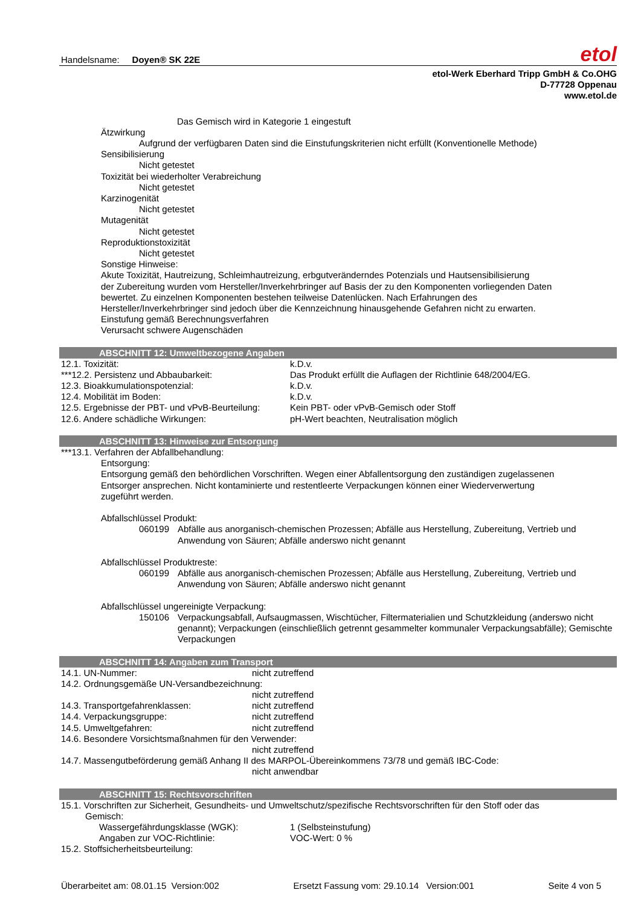Handelsname: Doyen® SK 22E
etol
etol-Werk Eberhard Tripp GmbH & Co.OHG
D-77728 Oppenau
www.etol.de
Das Gemisch wird in Kategorie 1 eingestuft
Ätzwirkung
Aufgrund der verfügbaren Daten sind die Einstufungskriterien nicht erfüllt (Konventionelle Methode)
Sensibilisierung
Nicht getestet
Toxizität bei wiederholter Verabreichung
Nicht getestet
Karzinogenität
Nicht getestet
Mutagenität
Nicht getestet
Reproduktionstoxizität
Nicht getestet
Sonstige Hinweise:
Akute Toxizität, Hautreizung, Schleimhautreizung, erbgutveränderndes Potenzials und Hautsensibilisierung
der Zubereitung wurden vom Hersteller/Inverkehrbringer auf Basis der zu den Komponenten vorliegenden Daten
bewertet. Zu einzelnen Komponenten bestehen teilweise Datenlücken. Nach Erfahrungen des
Hersteller/Inverkehrbringer sind jedoch über die Kennzeichnung hinausgehende Gefahren nicht zu erwarten.
Einstufung gemäß Berechnungsverfahren
Verursacht schwere Augenschäden
ABSCHNITT 12: Umweltbezogene Angaben
| 12.1. Toxizität: | k.D.v. |
| ***12.2. Persistenz und Abbaubarkeit: | Das Produkt erfüllt die Auflagen der Richtlinie 648/2004/EG. |
| 12.3. Bioakkumulationspotenzial: | k.D.v. |
| 12.4. Mobilität im Boden: | k.D.v. |
| 12.5. Ergebnisse der PBT- und vPvB-Beurteilung: | Kein PBT- oder vPvB-Gemisch oder Stoff |
| 12.6. Andere schädliche Wirkungen: | pH-Wert beachten, Neutralisation möglich |
ABSCHNITT 13: Hinweise zur Entsorgung
***13.1. Verfahren der Abfallbehandlung:
Entsorgung:
Entsorgung gemäß den behördlichen Vorschriften. Wegen einer Abfallentsorgung den zuständigen zugelassenen
Entsorger ansprechen. Nicht kontaminierte und restentleerte Verpackungen können einer Wiederverwertung
zugeführt werden.
Abfallschlüssel Produkt:
| 060199 | Abfälle aus anorganisch-chemischen Prozessen; Abfälle aus Herstellung, Zubereitung, Vertrieb und Anwendung von Säuren; Abfälle anderswo nicht genannt |
Abfallschlüssel Produktreste:
| 060199 | Abfälle aus anorganisch-chemischen Prozessen; Abfälle aus Herstellung, Zubereitung, Vertrieb und Anwendung von Säuren; Abfälle anderswo nicht genannt |
Abfallschlüssel ungereinigte Verpackung:
| 150106 | Verpackungsabfall, Aufsaugmassen, Wischtücher, Filtermaterialien und Schutzkleidung (anderswo nicht genannt); Verpackungen (einschließlich getrennt gesammelter kommunaler Verpackungsabfälle); Gemischte Verpackungen |
ABSCHNITT 14: Angaben zum Transport
| 14.1. UN-Nummer: | nicht zutreffend |
| 14.2. Ordnungsgemäße UN-Versandbezeichnung: | |
| | nicht zutreffend |
| 14.3. Transportgefahrenklassen: | nicht zutreffend |
| 14.4. Verpackungsgruppe: | nicht zutreffend |
| 14.5. Umweltgefahren: | nicht zutreffend |
| 14.6. Besondere Vorsichtsmaßnahmen für den Verwender: | |
| | nicht zutreffend |
| 14.7. Massengutbeförderung gemäß Anhang II des MARPOL-Übereinkommens 73/78 und gemäß IBC-Code: | |
| | nicht anwendbar |
ABSCHNITT 15: Rechtsvorschriften
15.1. Vorschriften zur Sicherheit, Gesundheits- und Umweltschutz/spezifische Rechtsvorschriften für den Stoff oder das
Gemisch:
| Wassergefährdungsklasse (WGK): | 1 (Selbsteinstufung) |
| Angaben zur VOC-Richtlinie: | VOC-Wert: 0 % |
15.2. Stoffsicherheitsbeurteilung:
Überarbeitet am: 08.01.15 Version:002 Ersetzt Fassung vom: 29.10.14 Version:001 Seite 4 von 5